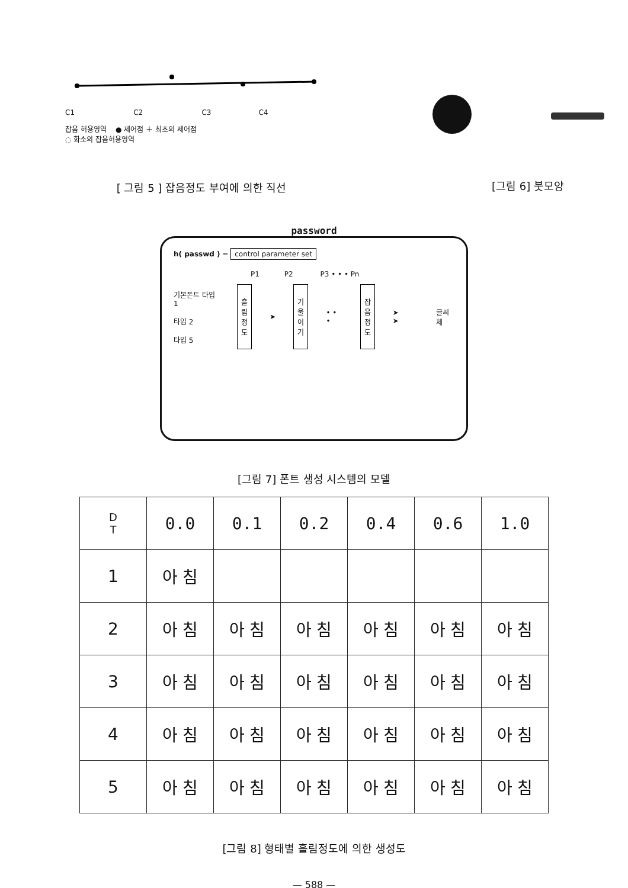C1 C2 C3 C4
잡음 허용영역 ● 제어점 ＋ 최초의 제어점
◌ 화소의 잡음허용영역
[ 그림 5 ] 잡음정도 부여에 의한 직선
[그림 6] 붓모양
password
h( passwd ) = control parameter set
P1 P2 P3 • • • Pn
기본폰트 타입 1
타입 2
타입 5
흘
림
정
도
➤
기
울
이
기
• • •
잡
음
정
도
➤ ➤ 글씨체
[그림 7] 폰트 생성 시스템의 모델
| D T | 0.0 | 0.1 | 0.2 | 0.4 | 0.6 | 1.0 |
| 1 | 아 침 | | | | | |
| 2 | 아 침 | 아 침 | 아 침 | 아 침 | 아 침 | 아 침 |
| 3 | 아 침 | 아 침 | 아 침 | 아 침 | 아 침 | 아 침 |
| 4 | 아 침 | 아 침 | 아 침 | 아 침 | 아 침 | 아 침 |
| 5 | 아 침 | 아 침 | 아 침 | 아 침 | 아 침 | 아 침 |
[그림 8] 형태별 흘림정도에 의한 생성도
— 588 —